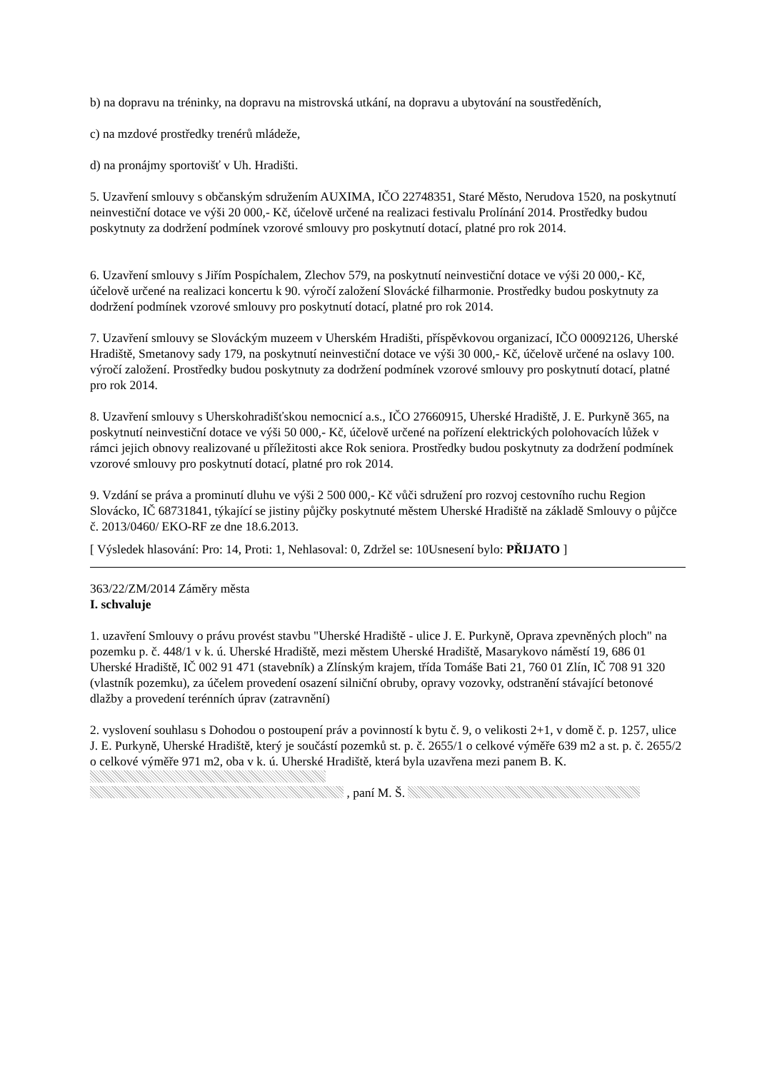b) na dopravu na tréninky, na dopravu na mistrovská utkání, na dopravu a ubytování na soustředěních,
c) na mzdové prostředky trenérů mládeže,
d) na pronájmy sportovišť v Uh. Hradišti.
5. Uzavření smlouvy s občanským sdružením AUXIMA, IČO 22748351, Staré Město, Nerudova 1520, na poskytnutí neinvestiční dotace ve výši 20 000,- Kč, účelově určené na realizaci festivalu Prolínání 2014. Prostředky budou poskytnuty za dodržení podmínek vzorové smlouvy pro poskytnutí dotací, platné pro rok 2014.
6. Uzavření smlouvy s Jiřím Pospíchalem, Zlechov 579, na poskytnutí neinvestiční dotace ve výši 20 000,- Kč, účelově určené na realizaci koncertu k 90. výročí založení Slovácké filharmonie. Prostředky budou poskytnuty za dodržení podmínek vzorové smlouvy pro poskytnutí dotací, platné pro rok 2014.
7. Uzavření smlouvy se Slováckým muzeem v Uherském Hradišti, příspěvkovou organizací, IČO 00092126, Uherské Hradiště, Smetanovy sady 179, na poskytnutí neinvestiční dotace ve výši 30 000,- Kč, účelově určené na oslavy 100. výročí založení. Prostředky budou poskytnuty za dodržení podmínek vzorové smlouvy pro poskytnutí dotací, platné pro rok 2014.
8. Uzavření smlouvy s Uherskohradišťskou nemocnicí a.s., IČO 27660915, Uherské Hradiště, J. E. Purkyně 365, na poskytnutí neinvestiční dotace ve výši 50 000,- Kč, účelově určené na pořízení elektrických polohovacích lůžek v rámci jejich obnovy realizované u příležitosti akce Rok seniora. Prostředky budou poskytnuty za dodržení podmínek vzorové smlouvy pro poskytnutí dotací, platné pro rok 2014.
9. Vzdání se práva a prominutí dluhu ve výši 2 500 000,- Kč vůči sdružení pro rozvoj cestovního ruchu Region Slovácko, IČ 68731841, týkající se jistiny půjčky poskytnuté městem Uherské Hradiště na základě Smlouvy o půjčce č. 2013/0460/ EKO-RF ze dne 18.6.2013.
[ Výsledek hlasování: Pro: 14, Proti: 1, Nehlasoval: 0, Zdržel se: 10Usnesení bylo: PŘIJATO ]
363/22/ZM/2014 Záměry města
I. schvaluje
1. uzavření Smlouvy o právu provést stavbu "Uherské Hradiště - ulice J. E. Purkyně, Oprava zpevněných ploch" na pozemku p. č. 448/1 v k. ú. Uherské Hradiště, mezi městem Uherské Hradiště, Masarykovo náměstí 19, 686 01 Uherské Hradiště, IČ 002 91 471 (stavebník) a Zlínským krajem, třída Tomáše Bati 21, 760 01 Zlín, IČ 708 91 320 (vlastník pozemku), za účelem provedení osazení silniční obruby, opravy vozovky, odstranění stávající betonové dlažby a provedení terénních úprav (zatravnění)
2. vyslovení souhlasu s Dohodou o postoupení práv a povinností k bytu č. 9, o velikosti 2+1, v domě č. p. 1257, ulice J. E. Purkyně, Uherské Hradiště, který je součástí pozemků st. p. č. 2655/1 o celkové výměře 639 m2 a st. p. č. 2655/2 o celkové výměře 971 m2, oba v k. ú. Uherské Hradiště, která byla uzavřena mezi panem B. K.
, paní M. Š.